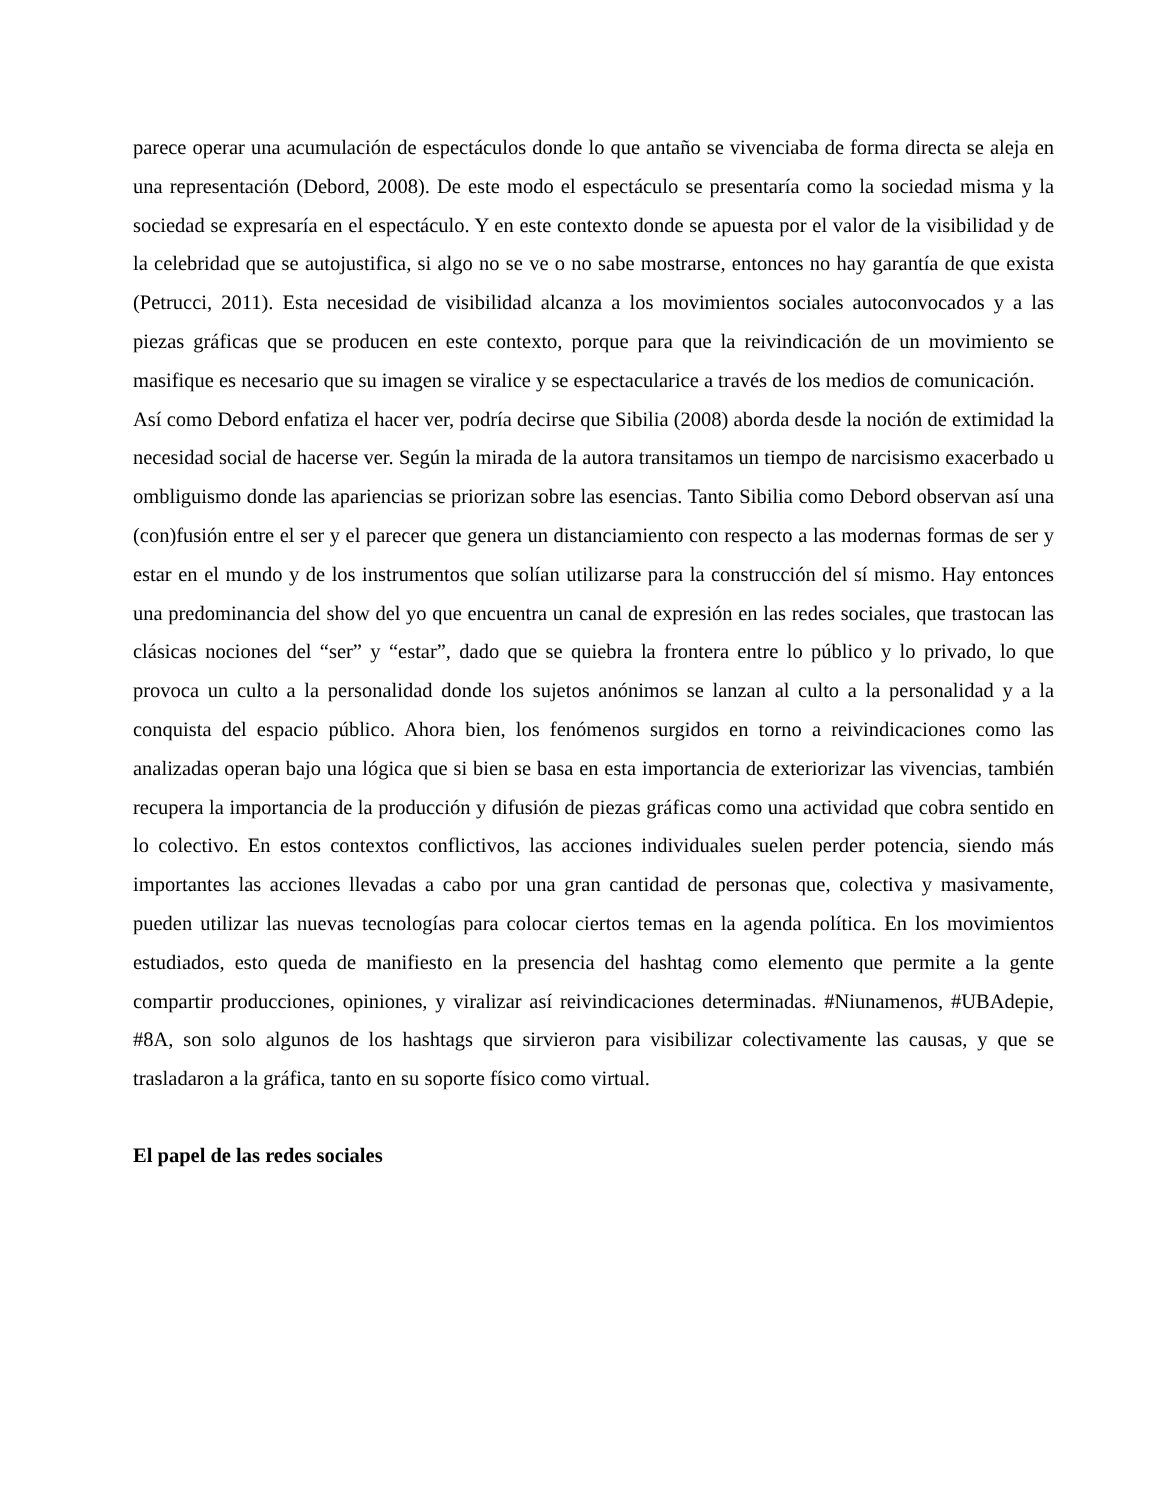parece operar una acumulación de espectáculos donde lo que antaño se vivenciaba de forma directa se aleja en una representación (Debord, 2008). De este modo el espectáculo se presentaría como la sociedad misma y la sociedad se expresaría en el espectáculo. Y en este contexto donde se apuesta por el valor de la visibilidad y de la celebridad que se autojustifica, si algo no se ve o no sabe mostrarse, entonces no hay garantía de que exista (Petrucci, 2011). Esta necesidad de visibilidad alcanza a los movimientos sociales autoconvocados y a las piezas gráficas que se producen en este contexto, porque para que la reivindicación de un movimiento se masifique es necesario que su imagen se viralice y se espectacularice a través de los medios de comunicación.
Así como Debord enfatiza el hacer ver, podría decirse que Sibilia (2008) aborda desde la noción de extimidad la necesidad social de hacerse ver. Según la mirada de la autora transitamos un tiempo de narcisismo exacerbado u ombliguismo donde las apariencias se priorizan sobre las esencias. Tanto Sibilia como Debord observan así una (con)fusión entre el ser y el parecer que genera un distanciamiento con respecto a las modernas formas de ser y estar en el mundo y de los instrumentos que solían utilizarse para la construcción del sí mismo. Hay entonces una predominancia del show del yo que encuentra un canal de expresión en las redes sociales, que trastocan las clásicas nociones del “ser” y “estar”, dado que se quiebra la frontera entre lo público y lo privado, lo que provoca un culto a la personalidad donde los sujetos anónimos se lanzan al culto a la personalidad y a la conquista del espacio público. Ahora bien, los fenómenos surgidos en torno a reivindicaciones como las analizadas operan bajo una lógica que si bien se basa en esta importancia de exteriorizar las vivencias, también recupera la importancia de la producción y difusión de piezas gráficas como una actividad que cobra sentido en lo colectivo. En estos contextos conflictivos, las acciones individuales suelen perder potencia, siendo más importantes las acciones llevadas a cabo por una gran cantidad de personas que, colectiva y masivamente, pueden utilizar las nuevas tecnologías para colocar ciertos temas en la agenda política. En los movimientos estudiados, esto queda de manifiesto en la presencia del hashtag como elemento que permite a la gente compartir producciones, opiniones, y viralizar así reivindicaciones determinadas. #Niunamenos, #UBAdepie, #8A, son solo algunos de los hashtags que sirvieron para visibilizar colectivamente las causas, y que se trasladaron a la gráfica, tanto en su soporte físico como virtual.
El papel de las redes sociales